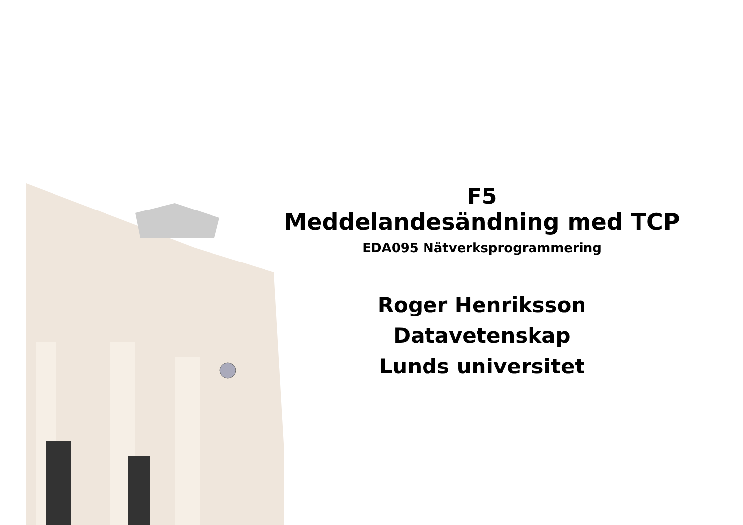F5
Meddelandesändning med TCP
EDA095 Nätverksprogrammering
Roger Henriksson
Datavetenskap
Lunds universitet